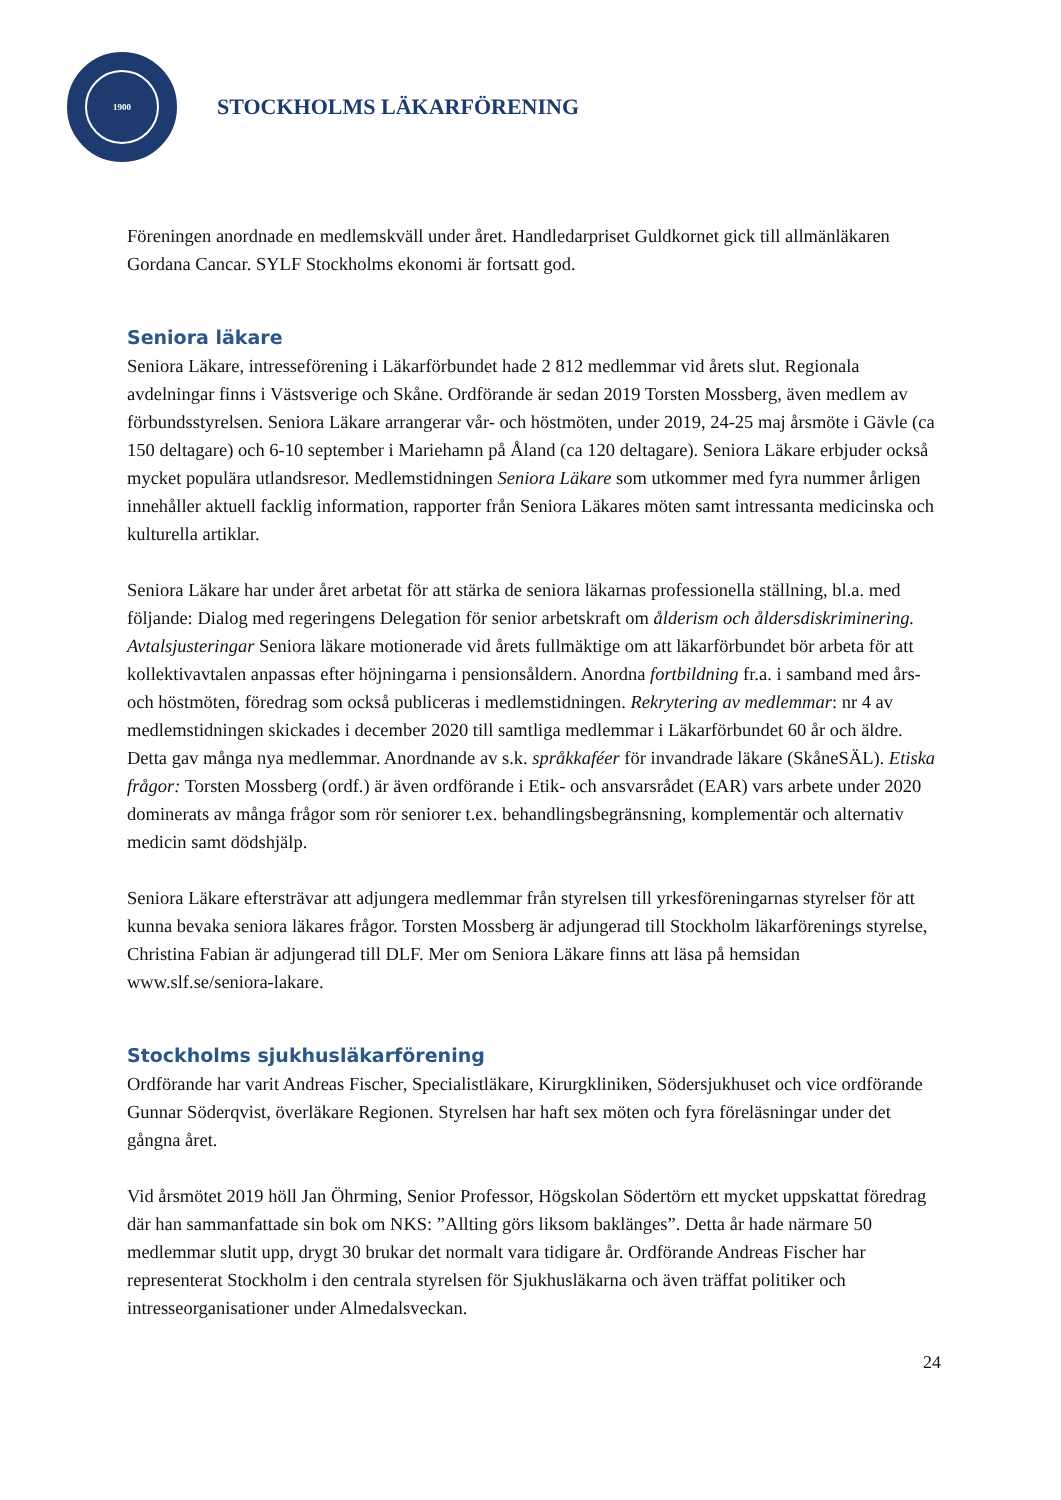1900
STOCKHOLMS LÄKARFÖRENING
Föreningen anordnade en medlemskväll under året. Handledarpriset Guldkornet gick till allmänläkaren Gordana Cancar. SYLF Stockholms ekonomi är fortsatt god.
Seniora läkare
Seniora Läkare, intresseförening i Läkarförbundet hade 2 812 medlemmar vid årets slut. Regionala avdelningar finns i Västsverige och Skåne. Ordförande är sedan 2019 Torsten Mossberg, även medlem av förbundsstyrelsen. Seniora Läkare arrangerar vår- och höstmöten, under 2019, 24-25 maj årsmöte i Gävle (ca 150 deltagare) och 6-10 september i Mariehamn på Åland (ca 120 deltagare). Seniora Läkare erbjuder också mycket populära utlandsresor. Medlemstidningen Seniora Läkare som utkommer med fyra nummer årligen innehåller aktuell facklig information, rapporter från Seniora Läkares möten samt intressanta medicinska och kulturella artiklar.
Seniora Läkare har under året arbetat för att stärka de seniora läkarnas professionella ställning, bl.a. med följande: Dialog med regeringens Delegation för senior arbetskraft om ålderism och åldersdiskriminering. Avtalsjusteringar Seniora läkare motionerade vid årets fullmäktige om att läkarförbundet bör arbeta för att kollektivavtalen anpassas efter höjningarna i pensionsåldern. Anordna fortbildning fr.a. i samband med års- och höstmöten, föredrag som också publiceras i medlemstidningen. Rekrytering av medlemmar: nr 4 av medlemstidningen skickades i december 2020 till samtliga medlemmar i Läkarförbundet 60 år och äldre. Detta gav många nya medlemmar. Anordnande av s.k. språkkaféer för invandrade läkare (SkåneSÄL). Etiska frågor: Torsten Mossberg (ordf.) är även ordförande i Etik- och ansvarsrådet (EAR) vars arbete under 2020 dominerats av många frågor som rör seniorer t.ex. behandlingsbegränsning, komplementär och alternativ medicin samt dödshjälp.
Seniora Läkare eftersträvar att adjungera medlemmar från styrelsen till yrkesföreningarnas styrelser för att kunna bevaka seniora läkares frågor. Torsten Mossberg är adjungerad till Stockholm läkarförenings styrelse, Christina Fabian är adjungerad till DLF. Mer om Seniora Läkare finns att läsa på hemsidan www.slf.se/seniora-lakare.
Stockholms sjukhusläkarförening
Ordförande har varit Andreas Fischer, Specialistläkare, Kirurgkliniken, Södersjukhuset och vice ordförande Gunnar Söderqvist, överläkare Regionen. Styrelsen har haft sex möten och fyra föreläsningar under det gångna året.
Vid årsmötet 2019 höll Jan Öhrming, Senior Professor, Högskolan Södertörn ett mycket uppskattat föredrag där han sammanfattade sin bok om NKS: ”Allting görs liksom baklänges”. Detta år hade närmare 50 medlemmar slutit upp, drygt 30 brukar det normalt vara tidigare år. Ordförande Andreas Fischer har representerat Stockholm i den centrala styrelsen för Sjukhusläkarna och även träffat politiker och intresseorganisationer under Almedalsveckan.
24